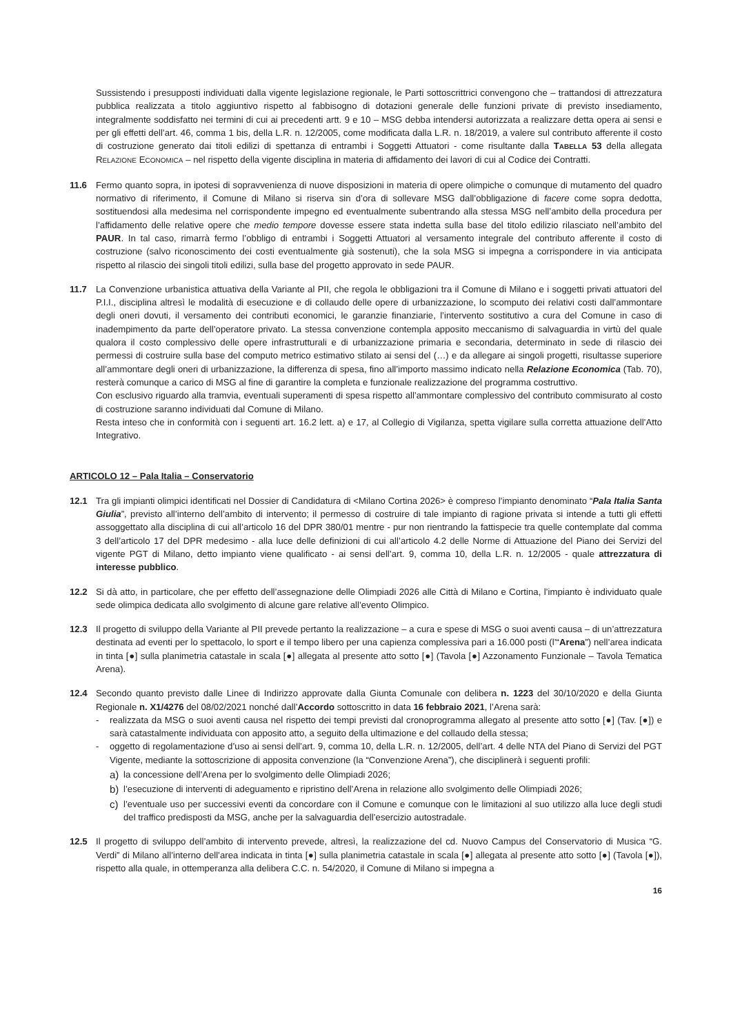Sussistendo i presupposti individuati dalla vigente legislazione regionale, le Parti sottoscrittrici convengono che – trattandosi di attrezzatura pubblica realizzata a titolo aggiuntivo rispetto al fabbisogno di dotazioni generale delle funzioni private di previsto insediamento, integralmente soddisfatto nei termini di cui ai precedenti artt. 9 e 10 – MSG debba intendersi autorizzata a realizzare detta opera ai sensi e per gli effetti dell’art. 46, comma 1 bis, della L.R. n. 12/2005, come modificata dalla L.R. n. 18/2019, a valere sul contributo afferente il costo di costruzione generato dai titoli edilizi di spettanza di entrambi i Soggetti Attuatori - come risultante dalla TABELLA 53 della allegata RELAZIONE ECONOMICA – nel rispetto della vigente disciplina in materia di affidamento dei lavori di cui al Codice dei Contratti.
11.6 Fermo quanto sopra, in ipotesi di sopravvenienza di nuove disposizioni in materia di opere olimpiche o comunque di mutamento del quadro normativo di riferimento, il Comune di Milano si riserva sin d’ora di sollevare MSG dall’obbligazione di facere come sopra dedotta, sostituendosi alla medesima nel corrispondente impegno ed eventualmente subentrando alla stessa MSG nell’ambito della procedura per l’affidamento delle relative opere che medio tempore dovesse essere stata indetta sulla base del titolo edilizio rilasciato nell’ambito del PAUR. In tal caso, rimarrà fermo l’obbligo di entrambi i Soggetti Attuatori al versamento integrale del contributo afferente il costo di costruzione (salvo riconoscimento dei costi eventualmente già sostenuti), che la sola MSG si impegna a corrispondere in via anticipata rispetto al rilascio dei singoli titoli edilizi, sulla base del progetto approvato in sede PAUR.
11.7 La Convenzione urbanistica attuativa della Variante al PII, che regola le obbligazioni tra il Comune di Milano e i soggetti privati attuatori del P.I.I., disciplina altresì le modalità di esecuzione e di collaudo delle opere di urbanizzazione, lo scomputo dei relativi costi dall’ammontare degli oneri dovuti, il versamento dei contributi economici, le garanzie finanziarie, l’intervento sostitutivo a cura del Comune in caso di inadempimento da parte dell’operatore privato. La stessa convenzione contempla apposito meccanismo di salvaguardia in virtù del quale qualora il costo complessivo delle opere infrastrutturali e di urbanizzazione primaria e secondaria, determinato in sede di rilascio dei permessi di costruire sulla base del computo metrico estimativo stilato ai sensi del (…) e da allegare ai singoli progetti, risultasse superiore all’ammontare degli oneri di urbanizzazione, la differenza di spesa, fino all’importo massimo indicato nella Relazione Economica (Tab. 70), resterà comunque a carico di MSG al fine di garantire la completa e funzionale realizzazione del programma costruttivo.
Con esclusivo riguardo alla tramvia, eventuali superamenti di spesa rispetto all’ammontare complessivo del contributo commisurato al costo di costruzione saranno individuati dal Comune di Milano.
Resta inteso che in conformità con i seguenti art. 16.2 lett. a) e 17, al Collegio di Vigilanza, spetta vigilare sulla corretta attuazione dell’Atto Integrativo.
ARTICOLO 12 – Pala Italia – Conservatorio
12.1 Tra gli impianti olimpici identificati nel Dossier di Candidatura di <Milano Cortina 2026> è compreso l’impianto denominato “Pala Italia Santa Giulia”, previsto all’interno dell’ambito di intervento; il permesso di costruire di tale impianto di ragione privata si intende a tutti gli effetti assoggettato alla disciplina di cui all’articolo 16 del DPR 380/01 mentre - pur non rientrando la fattispecie tra quelle contemplate dal comma 3 dell’articolo 17 del DPR medesimo - alla luce delle definizioni di cui all’articolo 4.2 delle Norme di Attuazione del Piano dei Servizi del vigente PGT di Milano, detto impianto viene qualificato - ai sensi dell’art. 9, comma 10, della L.R. n. 12/2005 - quale attrezzatura di interesse pubblico.
12.2 Si dà atto, in particolare, che per effetto dell’assegnazione delle Olimpiadi 2026 alle Città di Milano e Cortina, l’impianto è individuato quale sede olimpica dedicata allo svolgimento di alcune gare relative all’evento Olimpico.
12.3 Il progetto di sviluppo della Variante al PII prevede pertanto la realizzazione – a cura e spese di MSG o suoi aventi causa – di un’attrezzatura destinata ad eventi per lo spettacolo, lo sport e il tempo libero per una capienza complessiva pari a 16.000 posti (l’“Arena”) nell’area indicata in tinta [●] sulla planimetria catastale in scala [●] allegata al presente atto sotto [●] (Tavola [●] Azzonamento Funzionale – Tavola Tematica Arena).
12.4 Secondo quanto previsto dalle Linee di Indirizzo approvate dalla Giunta Comunale con delibera n. 1223 del 30/10/2020 e della Giunta Regionale n. X1/4276 del 08/02/2021 nonché dall’Accordo sottoscritto in data 16 febbraio 2021, l’Arena sarà:
- realizzata da MSG o suoi aventi causa nel rispetto dei tempi previsti dal cronoprogramma allegato al presente atto sotto [●] (Tav. [●]) e sarà catastalmente individuata con apposito atto, a seguito della ultimazione e del collaudo della stessa;
- oggetto di regolamentazione d’uso ai sensi dell’art. 9, comma 10, della L.R. n. 12/2005, dell’art. 4 delle NTA del Piano di Servizi del PGT Vigente, mediante la sottoscrizione di apposita convenzione (la “Convenzione Arena”), che disciplinerà i seguenti profili:
a) la concessione dell’Arena per lo svolgimento delle Olimpiadi 2026;
b) l’esecuzione di interventi di adeguamento e ripristino dell’Arena in relazione allo svolgimento delle Olimpiadi 2026;
c) l’eventuale uso per successivi eventi da concordare con il Comune e comunque con le limitazioni al suo utilizzo alla luce degli studi del traffico predisposti da MSG, anche per la salvaguardia dell’esercizio autostradale.
12.5 Il progetto di sviluppo dell’ambito di intervento prevede, altresì, la realizzazione del cd. Nuovo Campus del Conservatorio di Musica “G. Verdi” di Milano all’interno dell’area indicata in tinta [●] sulla planimetria catastale in scala [●] allegata al presente atto sotto [●] (Tavola [●]), rispetto alla quale, in ottemperanza alla delibera C.C. n. 54/2020, il Comune di Milano si impegna a
16